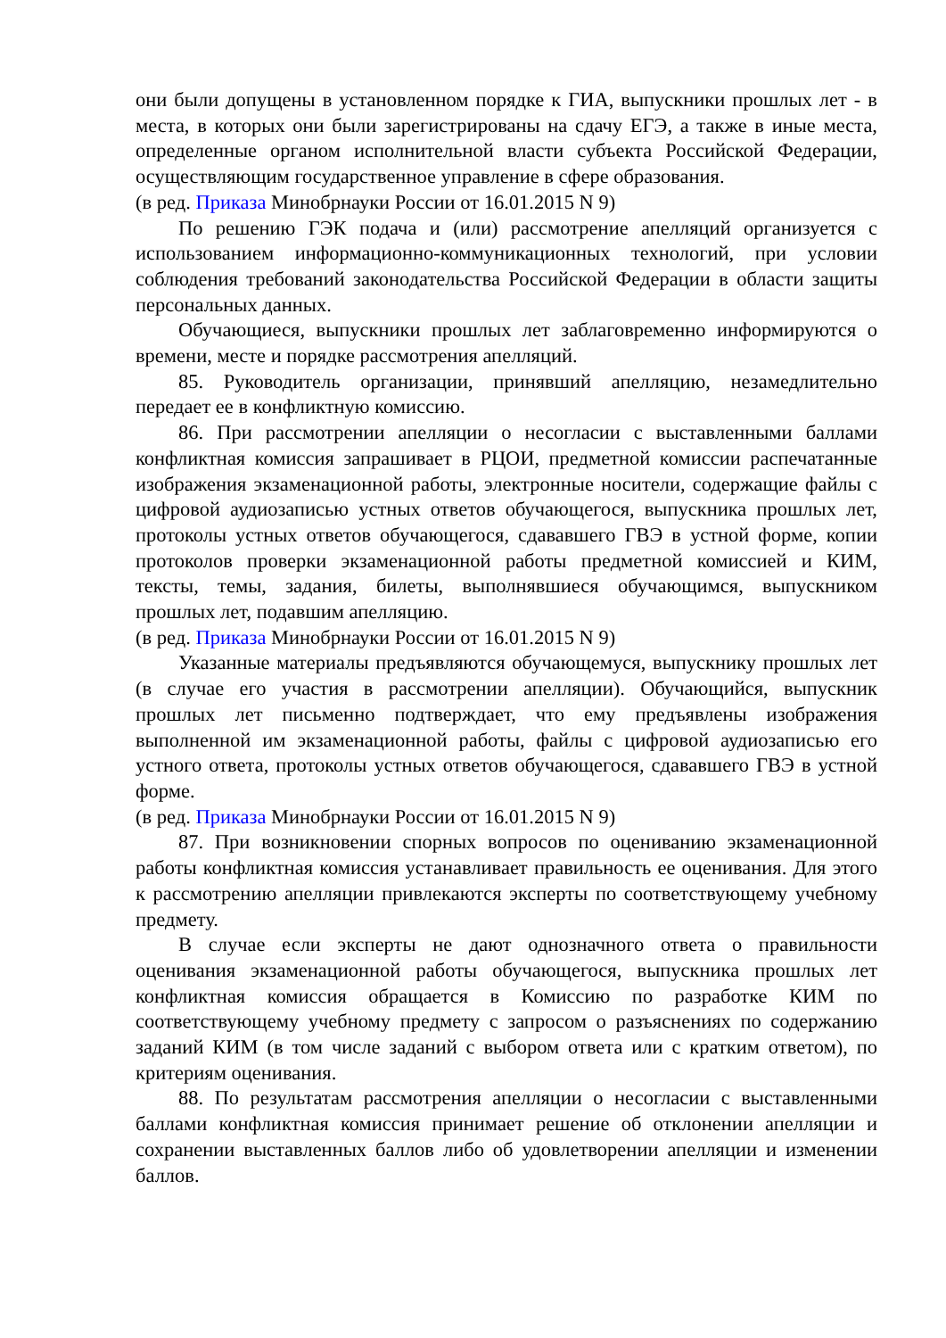они были допущены в установленном порядке к ГИА, выпускники прошлых лет - в места, в которых они были зарегистрированы на сдачу ЕГЭ, а также в иные места, определенные органом исполнительной власти субъекта Российской Федерации, осуществляющим государственное управление в сфере образования.
(в ред. Приказа Минобрнауки России от 16.01.2015 N 9)
По решению ГЭК подача и (или) рассмотрение апелляций организуется с использованием информационно-коммуникационных технологий, при условии соблюдения требований законодательства Российской Федерации в области защиты персональных данных.
Обучающиеся, выпускники прошлых лет заблаговременно информируются о времени, месте и порядке рассмотрения апелляций.
85. Руководитель организации, принявший апелляцию, незамедлительно передает ее в конфликтную комиссию.
86. При рассмотрении апелляции о несогласии с выставленными баллами конфликтная комиссия запрашивает в РЦОИ, предметной комиссии распечатанные изображения экзаменационной работы, электронные носители, содержащие файлы с цифровой аудиозаписью устных ответов обучающегося, выпускника прошлых лет, протоколы устных ответов обучающегося, сдававшего ГВЭ в устной форме, копии протоколов проверки экзаменационной работы предметной комиссией и КИМ, тексты, темы, задания, билеты, выполнявшиеся обучающимся, выпускником прошлых лет, подавшим апелляцию.
(в ред. Приказа Минобрнауки России от 16.01.2015 N 9)
Указанные материалы предъявляются обучающемуся, выпускнику прошлых лет (в случае его участия в рассмотрении апелляции). Обучающийся, выпускник прошлых лет письменно подтверждает, что ему предъявлены изображения выполненной им экзаменационной работы, файлы с цифровой аудиозаписью его устного ответа, протоколы устных ответов обучающегося, сдававшего ГВЭ в устной форме.
(в ред. Приказа Минобрнауки России от 16.01.2015 N 9)
87. При возникновении спорных вопросов по оцениванию экзаменационной работы конфликтная комиссия устанавливает правильность ее оценивания. Для этого к рассмотрению апелляции привлекаются эксперты по соответствующему учебному предмету.
В случае если эксперты не дают однозначного ответа о правильности оценивания экзаменационной работы обучающегося, выпускника прошлых лет конфликтная комиссия обращается в Комиссию по разработке КИМ по соответствующему учебному предмету с запросом о разъяснениях по содержанию заданий КИМ (в том числе заданий с выбором ответа или с кратким ответом), по критериям оценивания.
88. По результатам рассмотрения апелляции о несогласии с выставленными баллами конфликтная комиссия принимает решение об отклонении апелляции и сохранении выставленных баллов либо об удовлетворении апелляции и изменении баллов.